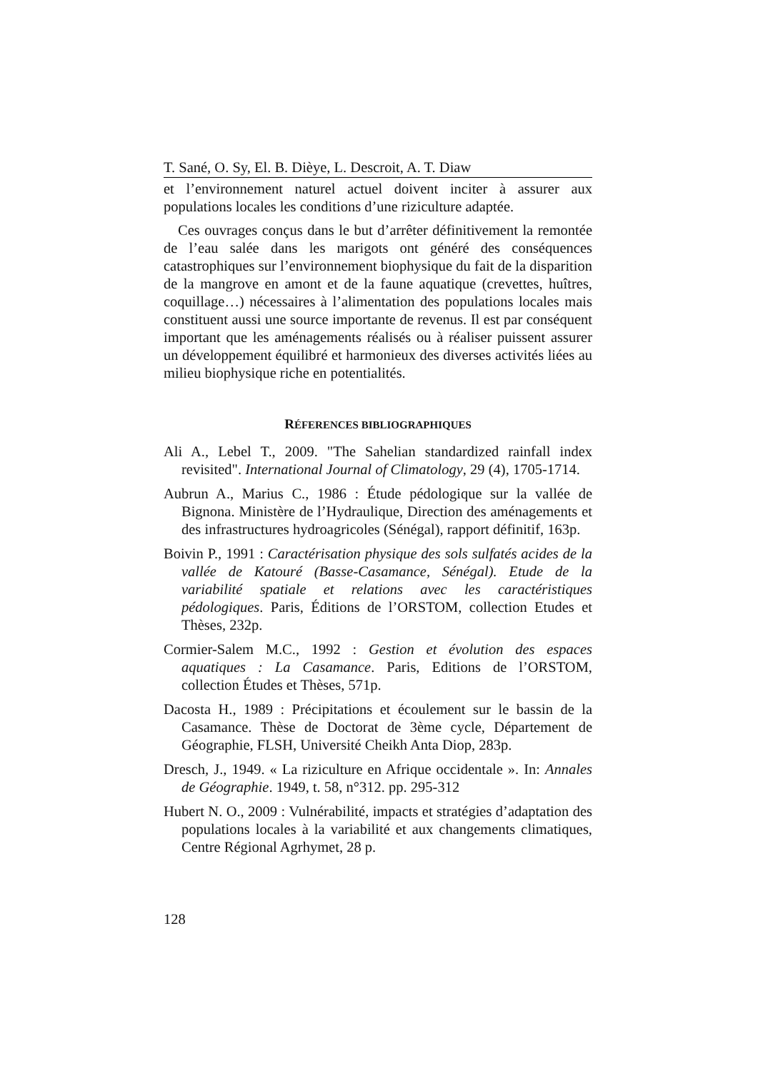T. Sané, O. Sy, El. B. Dièye, L. Descroit, A. T. Diaw
et l’environnement naturel actuel doivent inciter à assurer aux populations locales les conditions d’une riziculture adaptée.
Ces ouvrages conçus dans le but d’arrêter définitivement la remontée de l’eau salée dans les marigots ont généré des conséquences catastrophiques sur l’environnement biophysique du fait de la disparition de la mangrove en amont et de la faune aquatique (crevettes, huîtres, coquillage…) nécessaires à l’alimentation des populations locales mais constituent aussi une source importante de revenus. Il est par conséquent important que les aménagements réalisés ou à réaliser puissent assurer un développement équilibré et harmonieux des diverses activités liées au milieu biophysique riche en potentialités.
RÉFERENCES BIBLIOGRAPHIQUES
Ali A., Lebel T., 2009. "The Sahelian standardized rainfall index revisited". International Journal of Climatology, 29 (4), 1705-1714.
Aubrun A., Marius C., 1986 : Étude pédologique sur la vallée de Bignona. Ministère de l’Hydraulique, Direction des aménagements et des infrastructures hydroagricoles (Sénégal), rapport définitif, 163p.
Boivin P., 1991 : Caractérisation physique des sols sulfatés acides de la vallée de Katouré (Basse-Casamance, Sénégal). Etude de la variabilité spatiale et relations avec les caractéristiques pédologiques. Paris, Éditions de l’ORSTOM, collection Etudes et Thèses, 232p.
Cormier-Salem M.C., 1992 : Gestion et évolution des espaces aquatiques : La Casamance. Paris, Editions de l’ORSTOM, collection Études et Thèses, 571p.
Dacosta H., 1989 : Précipitations et écoulement sur le bassin de la Casamance. Thèse de Doctorat de 3ème cycle, Département de Géographie, FLSH, Université Cheikh Anta Diop, 283p.
Dresch, J., 1949. « La riziculture en Afrique occidentale ». In: Annales de Géographie. 1949, t. 58, n°312. pp. 295-312
Hubert N. O., 2009 : Vulnérabilité, impacts et stratégies d’adaptation des populations locales à la variabilité et aux changements climatiques, Centre Régional Agrhymet, 28 p.
128